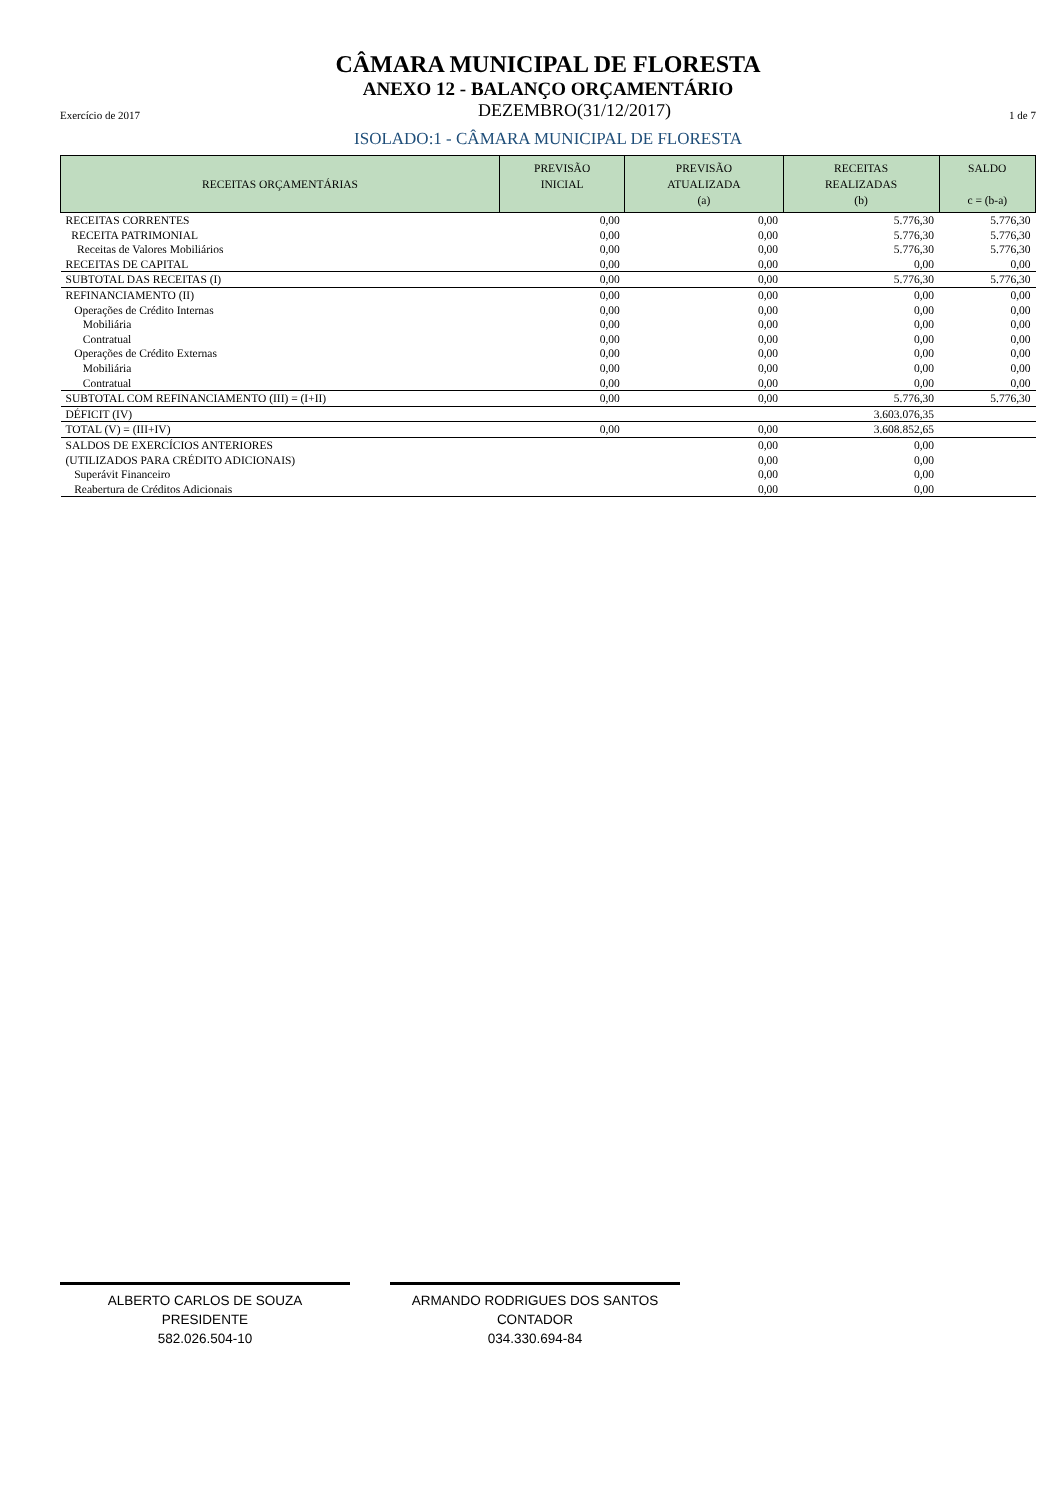CÂMARA MUNICIPAL DE FLORESTA
ANEXO 12 - BALANÇO ORÇAMENTÁRIO
Exercício de 2017 DEZEMBRO(31/12/2017) 1 de 7
ISOLADO:1 - CÂMARA MUNICIPAL DE FLORESTA
| RECEITAS ORÇAMENTÁRIAS | PREVISÃO INICIAL | PREVISÃO ATUALIZADA (a) | RECEITAS REALIZADAS (b) | SALDO c = (b-a) |
| --- | --- | --- | --- | --- |
| RECEITAS CORRENTES | 0,00 | 0,00 | 5.776,30 | 5.776,30 |
| RECEITA PATRIMONIAL | 0,00 | 0,00 | 5.776,30 | 5.776,30 |
| Receitas de Valores Mobiliários | 0,00 | 0,00 | 5.776,30 | 5.776,30 |
| RECEITAS DE CAPITAL | 0,00 | 0,00 | 0,00 | 0,00 |
| SUBTOTAL DAS RECEITAS (I) | 0,00 | 0,00 | 5.776,30 | 5.776,30 |
| REFINANCIAMENTO (II) | 0,00 | 0,00 | 0,00 | 0,00 |
| Operações de Crédito Internas | 0,00 | 0,00 | 0,00 | 0,00 |
| Mobiliária | 0,00 | 0,00 | 0,00 | 0,00 |
| Contratual | 0,00 | 0,00 | 0,00 | 0,00 |
| Operações de Crédito Externas | 0,00 | 0,00 | 0,00 | 0,00 |
| Mobiliária | 0,00 | 0,00 | 0,00 | 0,00 |
| Contratual | 0,00 | 0,00 | 0,00 | 0,00 |
| SUBTOTAL COM REFINANCIAMENTO (III) = (I+II) | 0,00 | 0,00 | 5.776,30 | 5.776,30 |
| DÉFICIT (IV) | | | 3.603.076,35 | |
| TOTAL (V) = (III+IV) | 0,00 | 0,00 | 3.608.852,65 | |
| SALDOS DE EXERCÍCIOS ANTERIORES | | 0,00 | 0,00 | |
| (UTILIZADOS PARA CRÉDITO ADICIONAIS) | | 0,00 | 0,00 | |
| Superávit Financeiro | | 0,00 | 0,00 | |
| Reabertura de Créditos Adicionais | | 0,00 | 0,00 | |
ALBERTO CARLOS DE SOUZA
PRESIDENTE
582.026.504-10
ARMANDO RODRIGUES DOS SANTOS
CONTADOR
034.330.694-84